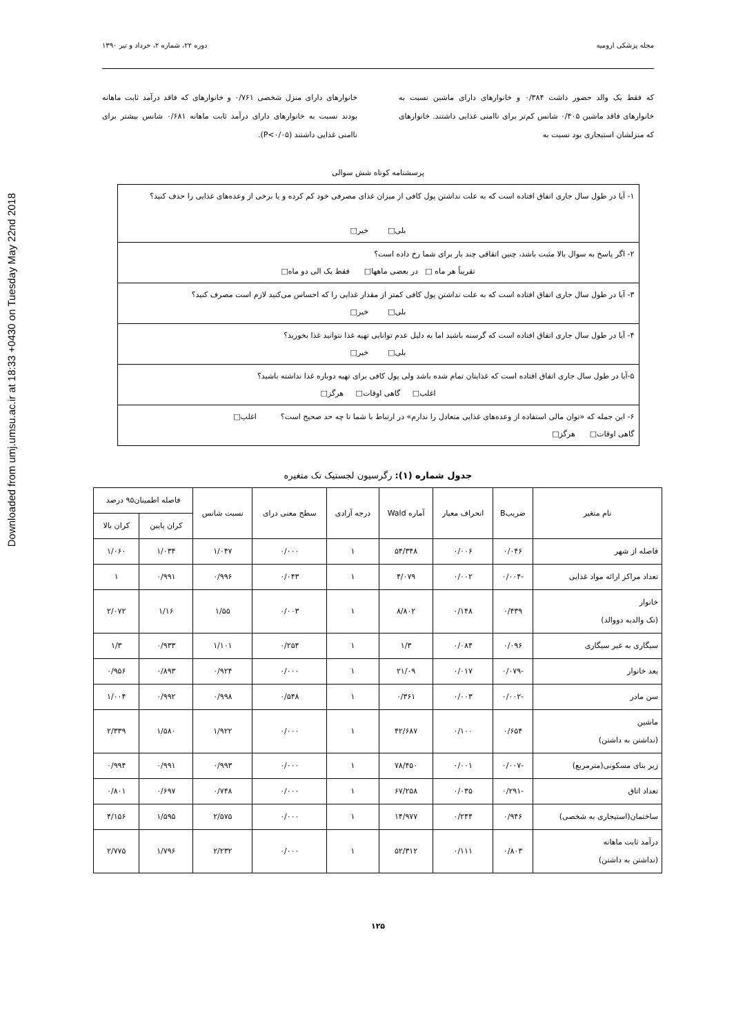Downloaded from umj.umsu.ac.ir at 18:33 +0430 on Tuesday May 22nd 2018
مجله پزشکی ارومیه دوره ۲۲، شماره ۲، خرداد و تیر ۱۳۹۰
که فقط یک والد حضور داشت ۰/۳۸۴ و خانوارهای دارای ماشین نسبت به خانوارهای فاقد ماشین ۰/۴۰۵ شانس کم‌تر برای ناامنی غذایی داشتند. خانوارهای که منزلشان استیجاری بود نسبت به
خانوارهای دارای منزل شخصی ۰/۷۶۱ و خانوارهای که فاقد درآمد ثابت ماهانه بودند نسبت به خانوارهای دارای درآمد ثابت ماهانه ۰/۶۸۱ شانس بیشتر برای ناامنی غذایی داشتند (P<۰/۰۵).
پرسشنامه کوتاه شش سوالی
۱- آیا در طول سال جاری اتفاق افتاده است که به علت نداشتن پول کافی از میزان غذای مصرفی خود کم کرده و یا برخی از وعده‌های غذایی را حذف کنید؟
بلی□ خیر□
۲- اگر پاسخ به سوال بالا مثبت باشد، چنین اتفاقی چند بار برای شما رخ داده است؟
تقریباً هر ماه □ در بعضی ماهها□ فقط یک الی دو ماه□
۳- آیا در طول سال جاری اتفاق افتاده است که به علت نداشتن پول کافی کمتر از مقدار غذایی را که احساس می‌کنید لازم است مصرف کنید؟
بلی□ خیر□
۴- آیا در طول سال جاری اتفاق افتاده است که گرسنه باشید اما به دلیل عدم توانایی تهیه غذا نتوانید غذا بخورید؟
بلی□ خیر□
۵-آیا در طول سال جاری اتفاق افتاده است که غذایتان تمام شده باشد ولی پول کافی برای تهیه دوباره غذا نداشته باشید؟
اغلب□ گاهی اوقات□ هرگز□
۶- این جمله که «توان مالی استفاده از وعده‌های غذایی متعادل را ندارم» در ارتباط با شما تا چه حد صحیح است؟ اغلب□
گاهی اوقات□ هرگز□
جدول شماره (۱): رگرسیون لجستیک تک متغیره
| نام متغیر | ضریبB | انحراف معیار | آماره Wald | درجه آزادی | سطح معنی درای | نسبت شانس | فاصله اطمینان۹۵ درصد | |
| --- | --- | --- | --- | --- | --- | --- | --- | --- |
| | | | | | | | کران پایین | کران بالا |
| فاصله از شهر | ۰/۰۴۶ | ۰/۰۰۶ | ۵۴/۳۴۸ | ۱ | ۰/۰۰۰ | ۱/۰۴۷ | ۱/۰۳۴ | ۱/۰۶۰ |
| تعداد مراکز ارائه مواد غذایی | -۰/۰۰۴ | ۰/۰۰۲ | ۴/۰۷۹ | ۱ | ۰/۰۴۳ | ۰/۹۹۶ | ۰/۹۹۱ | ۱ |
| خانوار (تک والدبه دووالد) | ۰/۴۳۹ | ۰/۱۴۸ | ۸/۸۰۲ | ۱ | ۰/۰۰۳ | ۱/۵۵ | ۱/۱۶ | ۲/۰۷۲ |
| سیگاری به غیر سیگاری | ۰/۰۹۶ | ۰/۰۸۴ | ۱/۳ | ۱ | ۰/۲۵۴ | ۱/۱۰۱ | ۰/۹۳۳ | ۱/۳ |
| بعد خانوار | -۰/۰۷۹ | ۰/۰۱۷ | ۲۱/۰۹ | ۱ | ۰/۰۰۰ | ۰/۹۲۴ | ۰/۸۹۳ | ۰/۹۵۶ |
| سن مادر | -۰/۰۰۲ | ۰/۰۰۳ | ۰/۳۶۱ | ۱ | ۰/۵۴۸ | ۰/۹۹۸ | ۰/۹۹۲ | ۱/۰۰۴ |
| ماشین (نداشتن به داشتن) | ۰/۶۵۴ | ۰/۱۰۰ | ۴۲/۶۸۷ | ۱ | ۰/۰۰۰ | ۱/۹۲۲ | ۱/۵۸۰ | ۲/۳۳۹ |
| زیر بنای مسکونی(مترمربع) | -۰/۰۰۷ | ۰/۰۰۱ | ۷۸/۴۵۰ | ۱ | ۰/۰۰۰ | ۰/۹۹۳ | ۰/۹۹۱ | ۰/۹۹۴ |
| تعداد اتاق | -۰/۲۹۱ | ۰/۰۳۵ | ۶۷/۲۵۸ | ۱ | ۰/۰۰۰ | ۰/۷۴۸ | ۰/۶۹۷ | ۰/۸۰۱ |
| ساختمان(استیجاری به شخصی) | ۰/۹۴۶ | ۰/۲۴۴ | ۱۴/۹۷۷ | ۱ | ۰/۰۰۰ | ۲/۵۷۵ | ۱/۵۹۵ | ۴/۱۵۶ |
| درآمد ثابت ماهانه (نداشتن به داشتن) | ۰/۸۰۳ | ۰/۱۱۱ | ۵۲/۳۱۲ | ۱ | ۰/۰۰۰ | ۲/۲۳۲ | ۱/۷۹۶ | ۲/۷۷۵ |
۱۲۵